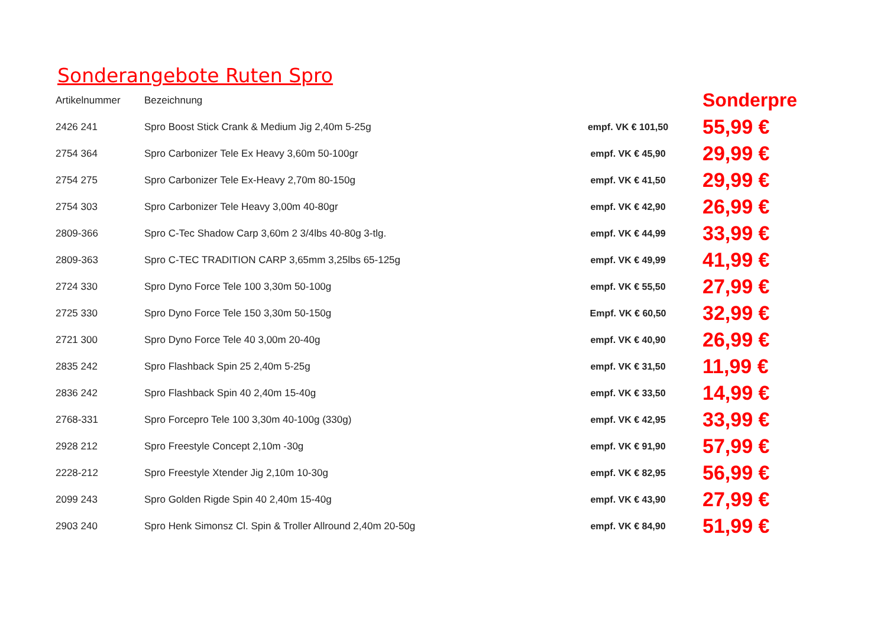Sonderangebote Ruten Spro
| Artikelnummer | Bezeichnung | | Sonderpre |
| --- | --- | --- | --- |
| 2426 241 | Spro Boost Stick Crank & Medium Jig 2,40m 5-25g | empf. VK € 101,50 | 55,99 € |
| 2754 364 | Spro Carbonizer Tele Ex Heavy 3,60m 50-100gr | empf. VK € 45,90 | 29,99 € |
| 2754 275 | Spro Carbonizer Tele Ex-Heavy 2,70m 80-150g | empf. VK € 41,50 | 29,99 € |
| 2754 303 | Spro Carbonizer Tele Heavy 3,00m 40-80gr | empf. VK € 42,90 | 26,99 € |
| 2809-366 | Spro C-Tec Shadow Carp 3,60m 2 3/4lbs 40-80g 3-tlg. | empf. VK € 44,99 | 33,99 € |
| 2809-363 | Spro C-TEC TRADITION CARP 3,65mm 3,25lbs 65-125g | empf. VK € 49,99 | 41,99 € |
| 2724 330 | Spro Dyno Force Tele 100 3,30m 50-100g | empf. VK € 55,50 | 27,99 € |
| 2725 330 | Spro Dyno Force Tele 150 3,30m 50-150g | Empf. VK € 60,50 | 32,99 € |
| 2721 300 | Spro Dyno Force Tele 40 3,00m 20-40g | empf. VK € 40,90 | 26,99 € |
| 2835 242 | Spro Flashback Spin 25 2,40m 5-25g | empf. VK € 31,50 | 11,99 € |
| 2836 242 | Spro Flashback Spin 40 2,40m 15-40g | empf. VK € 33,50 | 14,99 € |
| 2768-331 | Spro Forcepro Tele 100 3,30m 40-100g (330g) | empf. VK € 42,95 | 33,99 € |
| 2928 212 | Spro Freestyle Concept 2,10m -30g | empf. VK € 91,90 | 57,99 € |
| 2228-212 | Spro Freestyle Xtender Jig 2,10m 10-30g | empf. VK € 82,95 | 56,99 € |
| 2099 243 | Spro Golden Rigde Spin 40 2,40m 15-40g | empf. VK € 43,90 | 27,99 € |
| 2903 240 | Spro Henk Simonsz Cl. Spin & Troller Allround 2,40m 20-50g | empf. VK € 84,90 | 51,99 € |